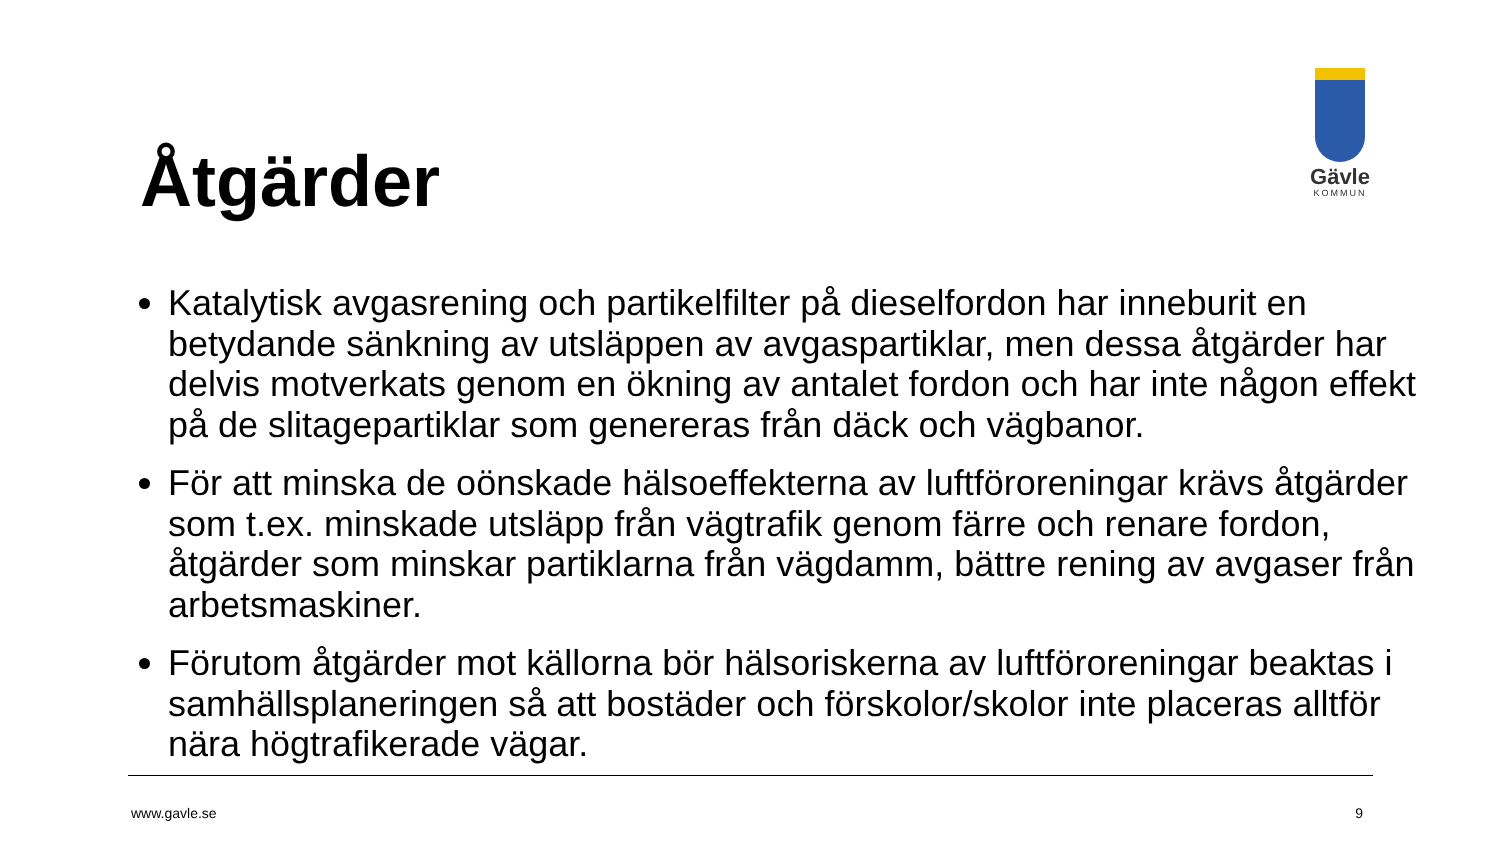Gävle
KOMMUN
Åtgärder
Katalytisk avgasrening och partikelfilter på dieselfordon har inneburit en betydande sänkning av utsläppen av avgaspartiklar, men dessa åtgärder har delvis motverkats genom en ökning av antalet fordon och har inte någon effekt på de slitagepartiklar som genereras från däck och vägbanor.
För att minska de oönskade hälsoeffekterna av luftföroreningar krävs åtgärder som t.ex. minskade utsläpp från vägtrafik genom färre och renare fordon, åtgärder som minskar partiklarna från vägdamm, bättre rening av avgaser från arbetsmaskiner.
Förutom åtgärder mot källorna bör hälsoriskerna av luftföroreningar beaktas i samhällsplaneringen så att bostäder och förskolor/skolor inte placeras alltför nära högtrafikerade vägar.
www.gavle.se 9